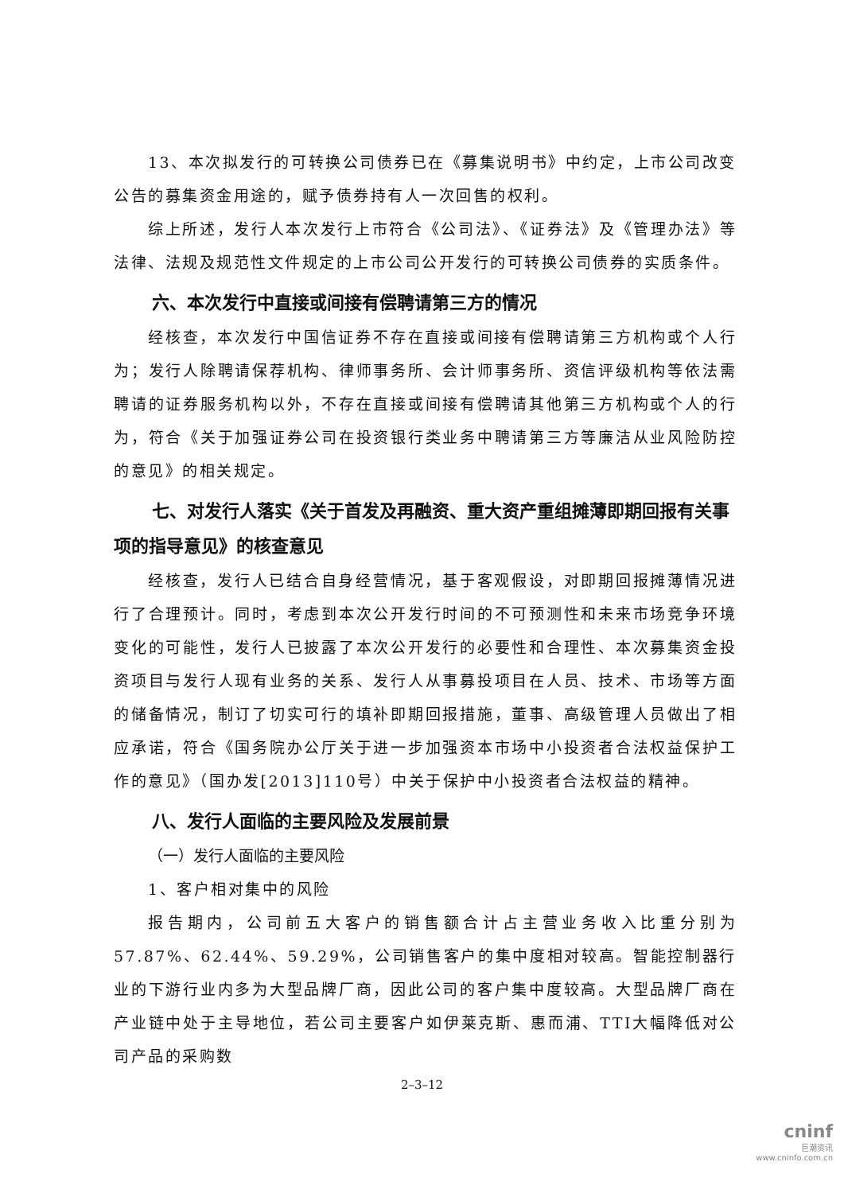13、本次拟发行的可转换公司债券已在《募集说明书》中约定，上市公司改变公告的募集资金用途的，赋予债券持有人一次回售的权利。
综上所述，发行人本次发行上市符合《公司法》、《证券法》及《管理办法》等法律、法规及规范性文件规定的上市公司公开发行的可转换公司债券的实质条件。
六、本次发行中直接或间接有偿聘请第三方的情况
经核查，本次发行中国信证券不存在直接或间接有偿聘请第三方机构或个人行为；发行人除聘请保荐机构、律师事务所、会计师事务所、资信评级机构等依法需聘请的证券服务机构以外，不存在直接或间接有偿聘请其他第三方机构或个人的行为，符合《关于加强证券公司在投资银行类业务中聘请第三方等廉洁从业风险防控的意见》的相关规定。
七、对发行人落实《关于首发及再融资、重大资产重组摊薄即期回报有关事项的指导意见》的核查意见
经核查，发行人已结合自身经营情况，基于客观假设，对即期回报摊薄情况进行了合理预计。同时，考虑到本次公开发行时间的不可预测性和未来市场竞争环境变化的可能性，发行人已披露了本次公开发行的必要性和合理性、本次募集资金投资项目与发行人现有业务的关系、发行人从事募投项目在人员、技术、市场等方面的储备情况，制订了切实可行的填补即期回报措施，董事、高级管理人员做出了相应承诺，符合《国务院办公厅关于进一步加强资本市场中小投资者合法权益保护工作的意见》（国办发[2013]110号）中关于保护中小投资者合法权益的精神。
八、发行人面临的主要风险及发展前景
（一）发行人面临的主要风险
1、客户相对集中的风险
报告期内，公司前五大客户的销售额合计占主营业务收入比重分别为57.87%、62.44%、59.29%，公司销售客户的集中度相对较高。智能控制器行业的下游行业内多为大型品牌厂商，因此公司的客户集中度较高。大型品牌厂商在产业链中处于主导地位，若公司主要客户如伊莱克斯、惠而浦、TTI大幅降低对公司产品的采购数
2–3–12
cninf
巨潮资讯
www.cninfo.com.cn